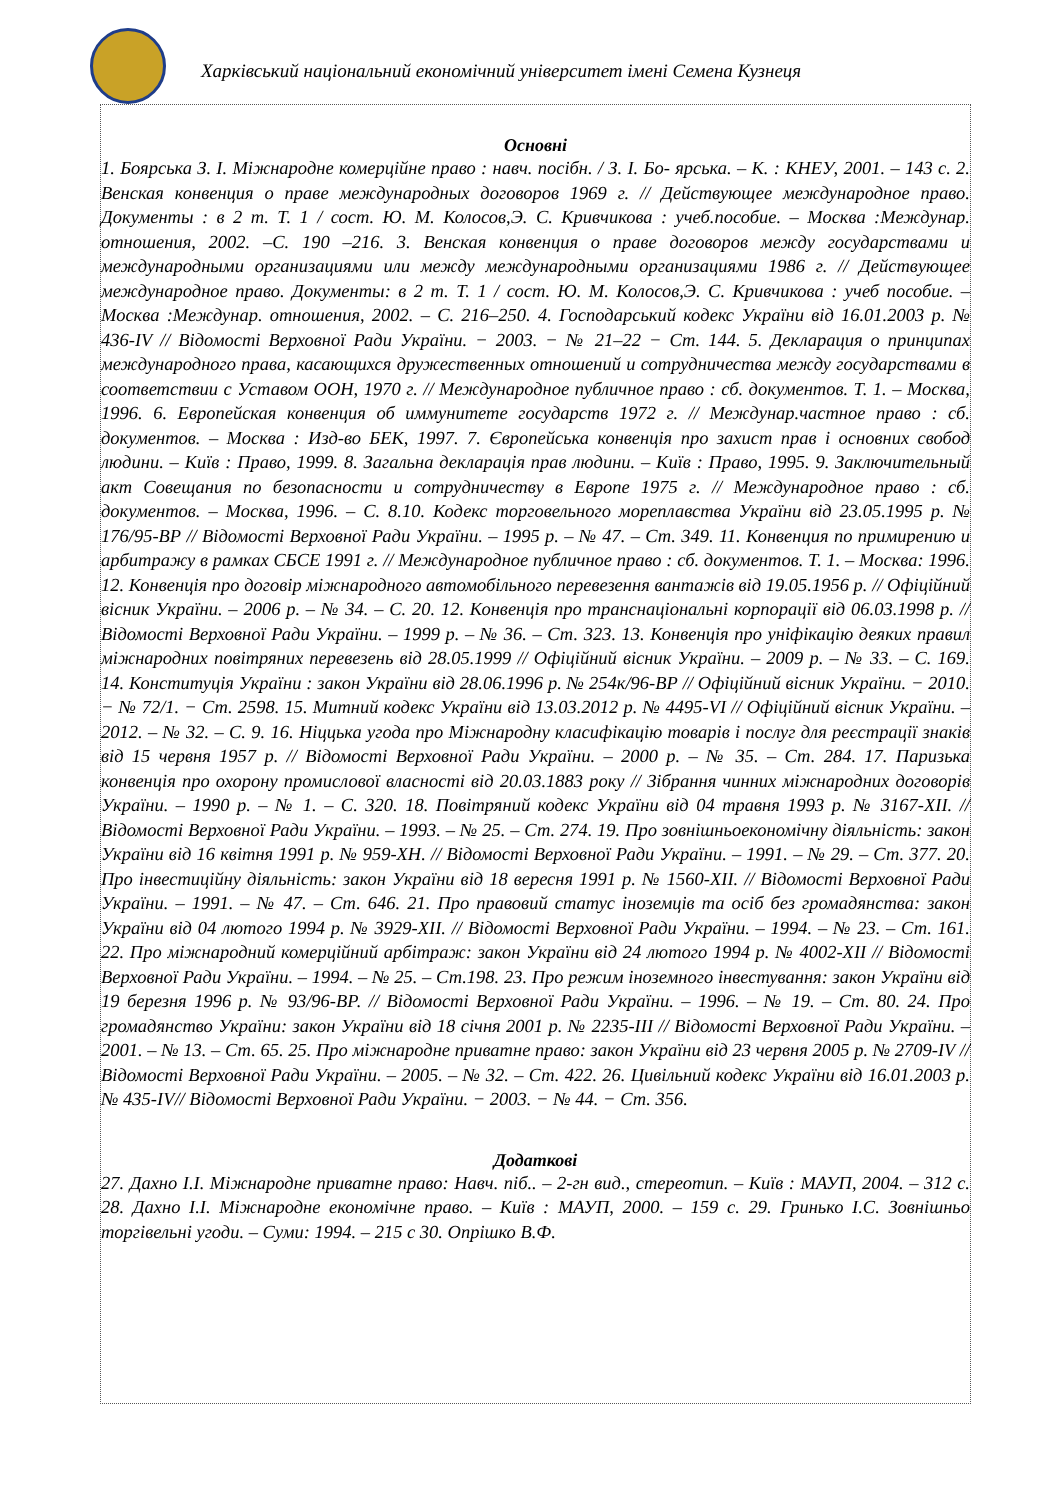Харківський національний економічний університет імені Семена Кузнеця
Основні
1. Боярська З. І. Міжнародне комерційне право : навч. посібн. / З. І. Бо- ярська. – К. : КНЕУ, 2001. – 143 с. 2. Венская конвенция о праве международных договоров 1969 г. // Действующее международное право. Документы : в 2 т. Т. 1 / сост. Ю. М. Колосов,Э. С. Кривчикова : учеб.пособие. – Москва :Междунар. отношения, 2002. –С. 190 –216. 3. Венская конвенция о праве договоров между государствами и международными организациями или между международными организациями 1986 г. // Действующее международное право. Документы: в 2 т. Т. 1 / сост. Ю. М. Колосов,Э. С. Кривчикова : учеб пособие. – Москва :Междунар. отношения, 2002. – С. 216–250. 4. Господарський кодекс України від 16.01.2003 р. № 436-IV // Відомості Верховної Ради України. − 2003. − № 21–22 − Ст. 144. 5. Декларация о принципах международного права, касающихся дружественных отношений и сотрудничества между государствами в соответствии с Уставом ООН, 1970 г. // Международное публичное право : сб. документов. Т. 1. – Москва, 1996. 6. Европейская конвенция об иммунитете государств 1972 г. // Междунар.частное право : сб. документов. – Москва : Изд-во БЕК, 1997. 7. Європейська конвенція про захист прав і основних свобод людини. – Київ : Право, 1999. 8. Загальна декларація прав людини. – Київ : Право, 1995. 9. Заключительный акт Совещания по безопасности и сотрудничеству в Европе 1975 г. // Международное право : сб. документов. – Москва, 1996. – С. 8.10. Кодекс торговельного мореплавства України від 23.05.1995 р. № 176/95-ВР // Відомості Верховної Ради України. – 1995 р. – № 47. – Ст. 349. 11. Конвенция по примирению и арбитражу в рамках СБСЕ 1991 г. // Международное публичное право : сб. документов. Т. 1. – Москва: 1996. 12. Конвенція про договір міжнародного автомобільного перевезення вантажів від 19.05.1956 р. // Офіційний вісник України. – 2006 р. – № 34. – С. 20. 12. Конвенція про транснаціональні корпорації від 06.03.1998 р. // Відомості Верховної Ради України. – 1999 р. – № 36. – Ст. 323. 13. Конвенція про уніфікацію деяких правил міжнародних повітряних перевезень від 28.05.1999 // Офіційний вісник України. – 2009 р. – № 33. – С. 169. 14. Конституція України : закон України від 28.06.1996 р. № 254к/96-ВР // Офіційний вісник України. − 2010. − № 72/1. − Ст. 2598. 15. Митний кодекс України від 13.03.2012 р. № 4495-VI // Офіційний вісник України. – 2012. – № 32. – С. 9. 16. Ніццька угода про Міжнародну класифікацію товарів і послуг для реєстрації знаків від 15 червня 1957 р. // Відомості Верховної Ради України. – 2000 р. – № 35. – Ст. 284. 17. Паризька конвенція про охорону промислової власності від 20.03.1883 року // Зібрання чинних міжнародних договорів України. – 1990 р. – № 1. – С. 320. 18. Повітряний кодекс України від 04 травня 1993 р. № 3167-XII. // Відомості Верховної Ради України. – 1993. – № 25. – Ст. 274. 19. Про зовнішньоекономічну діяльність: закон України від 16 квітня 1991 р. № 959-ХН. // Відомості Верховної Ради України. – 1991. – № 29. – Ст. 377. 20. Про інвестиційну діяльність: закон України від 18 вересня 1991 р. № 1560-ХІІ. // Відомості Верховної Ради України. – 1991. – № 47. – Ст. 646. 21. Про правовий статус іноземців та осіб без громадянства: закон України від 04 лютого 1994 р. № 3929-ХІІ. // Відомості Верховної Ради України. – 1994. – № 23. – Ст. 161. 22. Про міжнародний комерційний арбітраж: закон України від 24 лютого 1994 р. № 4002-XII // Відомості Верховної Ради України. – 1994. – № 25. – Ст.198. 23. Про режим іноземного інвестування: закон України від 19 березня 1996 р. № 93/96-ВР. // Відомості Верховної Ради України. – 1996. – № 19. – Ст. 80. 24. Про громадянство України: закон України від 18 січня 2001 р. № 2235-III // Відомості Верховної Ради України. – 2001. – № 13. – Ст. 65. 25. Про міжнародне приватне право: закон України від 23 червня 2005 р. № 2709-IV // Відомості Верховної Ради України. – 2005. – № 32. – Ст. 422. 26. Цивільний кодекс України від 16.01.2003 р. № 435-IV// Відомості Верховної Ради України. − 2003. − № 44. − Ст. 356.
Додаткові
27. Дахно І.І. Міжнародне приватне право: Навч. піб.. – 2-гн вид., стереотип. – Київ : МАУП, 2004. – 312 с. 28. Дахно І.І. Міжнародне економічне право. – Київ : МАУП, 2000. – 159 с. 29. Гринько І.С. Зовнішньо торгівельні угоди. – Суми: 1994. – 215 с 30. Опрішко В.Ф.